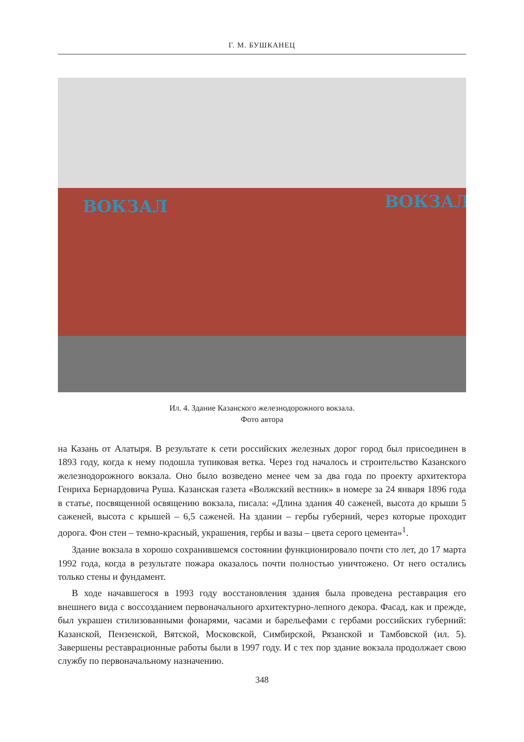Г. М. БУШКАНЕЦ
ВОКЗАЛ
ВОКЗАЛ
Ил. 4. Здание Казанского железнодорожного вокзала.
Фото автора
на Казань от Алатыря. В результате к сети российских железных дорог город был присоединен в 1893 году, когда к нему подошла тупиковая ветка. Через год началось и строительство Казанского железнодорожного вокзала. Оно было возведено менее чем за два года по проекту архитектора Генриха Бернардовича Руша. Казанская газета «Волжский вестник» в номере за 24 января 1896 года в статье, посвященной освящению вокзала, писала: «Длина здания 40 саженей, высота до крыши 5 саженей, высота с крышей – 6,5 саженей. На здании – гербы губерний, через которые проходит дорога. Фон стен – темно-красный, украшения, гербы и вазы – цвета серого цемента»<sup>1</sup>.
Здание вокзала в хорошо сохранившемся состоянии функционировало почти сто лет, до 17 марта 1992 года, когда в результате пожара оказалось почти полностью уничтожено. От него остались только стены и фундамент.
В ходе начавшегося в 1993 году восстановления здания была проведена реставрация его внешнего вида с воссозданием первоначального архитектурно-лепного декора. Фасад, как и прежде, был украшен стилизованными фонарями, часами и барельефами с гербами российских губерний: Казанской, Пензенской, Вятской, Московской, Симбирской, Рязанской и Тамбовской (ил. 5). Завершены реставрационные работы были в 1997 году. И с тех пор здание вокзала продолжает свою службу по первоначальному назначению.
348